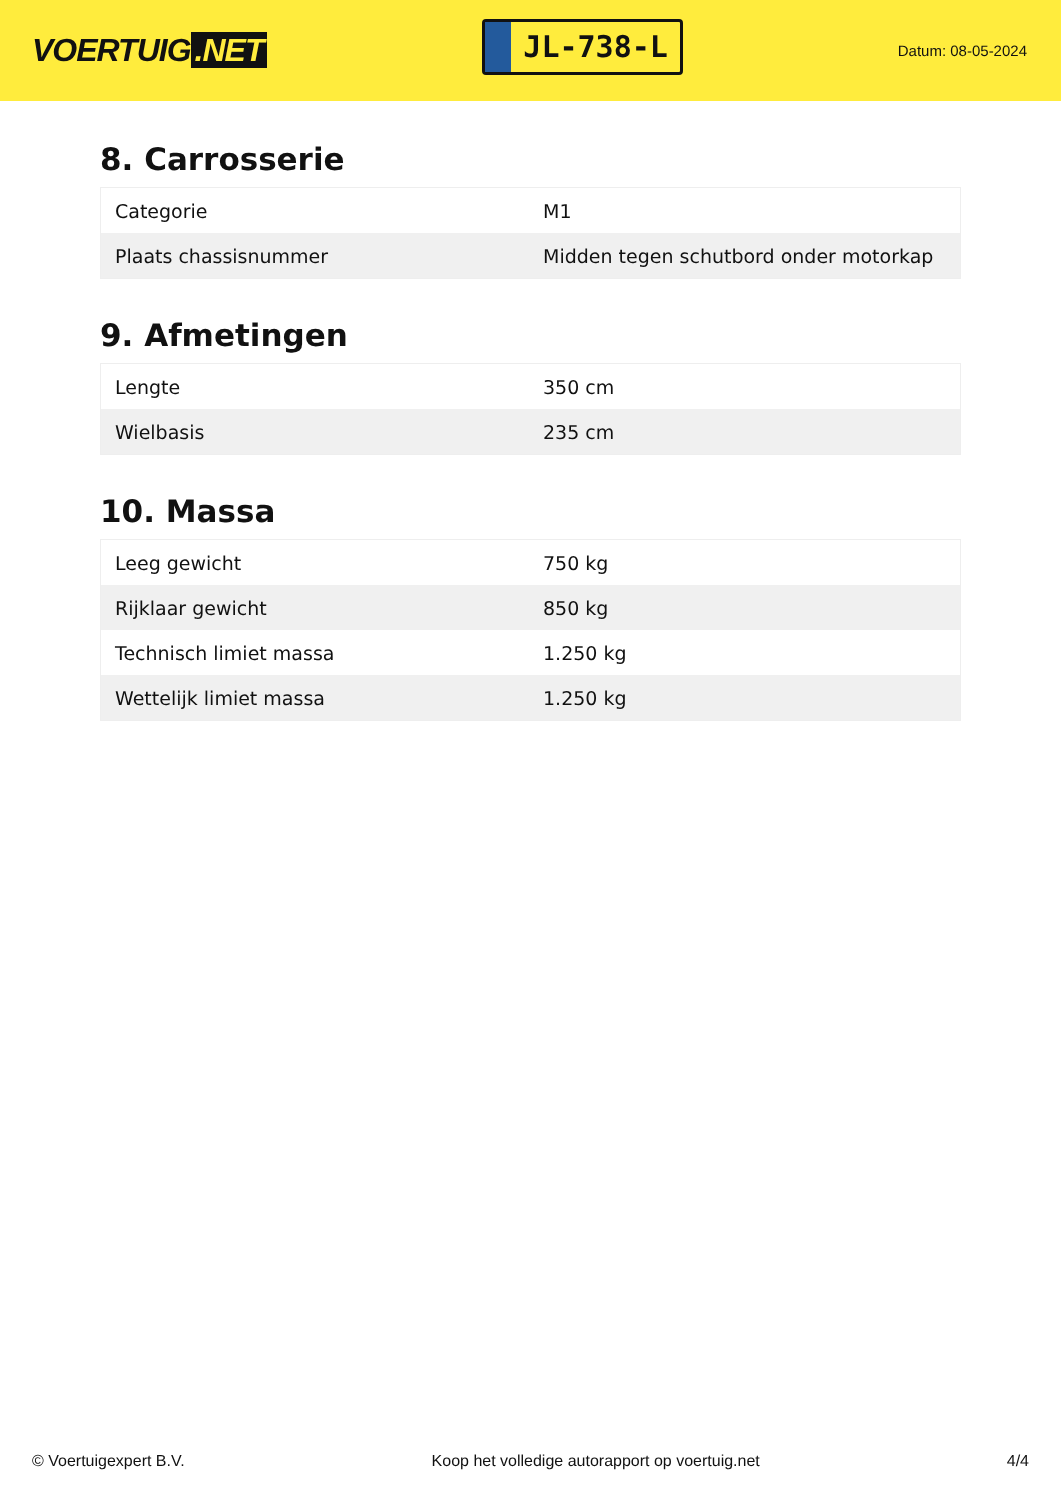VOERTUIG.NET
JL-738-L
Datum: 08-05-2024
8. Carrosserie
| Categorie | M1 |
| Plaats chassisnummer | Midden tegen schutbord onder motorkap |
9. Afmetingen
| Lengte | 350 cm |
| Wielbasis | 235 cm |
10. Massa
| Leeg gewicht | 750 kg |
| Rijklaar gewicht | 850 kg |
| Technisch limiet massa | 1.250 kg |
| Wettelijk limiet massa | 1.250 kg |
© Voertuigexpert B.V. Koop het volledige autorapport op voertuig.net 4/4